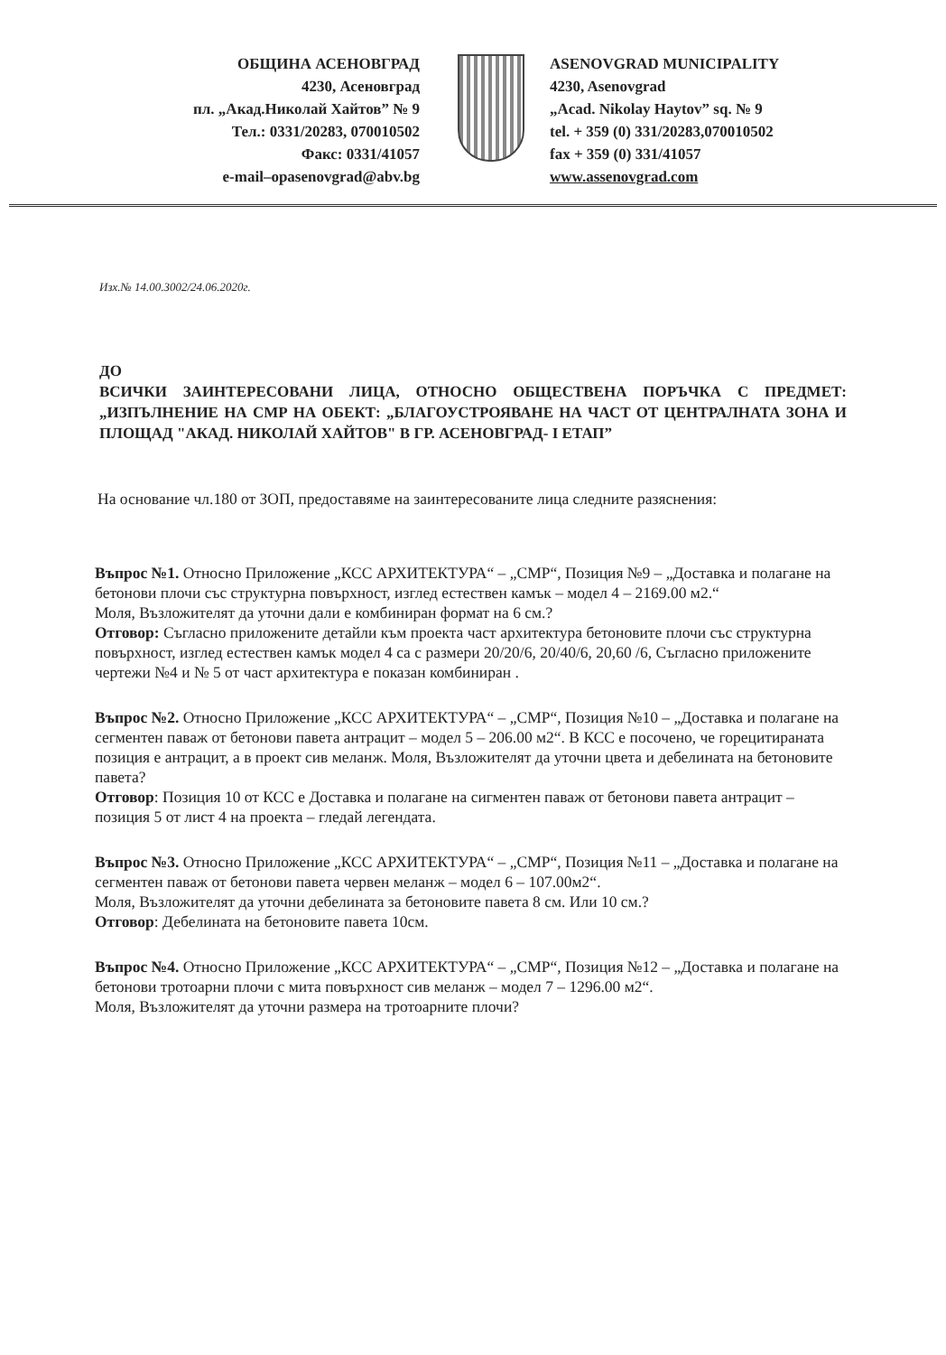ОБЩИНА АСЕНОВГРАД
4230, Асеновград
пл. „Акад.Николай Хайтов” № 9
Тел.: 0331/20283, 070010502
Факс: 0331/41057
e-mail–opasenovgrad@abv.bg
ASENOVGRAD MUNICIPALITY
4230, Asenovgrad
„Acad. Nikolay Haytov” sq. № 9
tel. + 359 (0) 331/20283,070010502
fax + 359 (0) 331/41057
www.assenovgrad.com
Изх.№ 14.00.3002/24.06.2020г.
ДО
ВСИЧКИ ЗАИНТЕРЕСОВАНИ ЛИЦА, ОТНОСНО ОБЩЕСТВЕНА ПОРЪЧКА С ПРЕДМЕТ: „ИЗПЪЛНЕНИЕ НА СМР НА ОБЕКТ: „БЛАГОУСТРОЯВАНЕ НА ЧАСТ ОТ ЦЕНТРАЛНАТА ЗОНА И ПЛОЩАД "АКАД. НИКОЛАЙ ХАЙТОВ" В ГР. АСЕНОВГРАД- I ЕТАП”
На основание чл.180 от ЗОП, предоставяме на заинтересованите лица следните разяснения:
Въпрос №1. Относно Приложение „КСС АРХИТЕКТУРА“ – „СМР“, Позиция №9 – „Доставка и полагане на бетонови плочи със структурна повърхност, изглед естествен камък – модел 4 – 2169.00 м2.“
Моля, Възложителят да уточни дали е комбиниран формат на 6 см.?
Отговор: Съгласно приложените детайли към проекта част архитектура бетоновите плочи със структурна повърхност, изглед естествен камък модел 4 са с размери 20/20/6, 20/40/6, 20,60 /6, Съгласно приложените чертежи №4 и № 5 от част архитектура е показан комбиниран .
Въпрос №2. Относно Приложение „КСС АРХИТЕКТУРА“ – „СМР“, Позиция №10 – „Доставка и полагане на сегментен паваж от бетонови павета антрацит – модел 5 – 206.00 м2“. В КСС е посочено, че горецитираната позиция е антрацит, а в проект сив меланж. Моля, Възложителят да уточни цвета и дебелината на бетоновите павета?
Отговор: Позиция 10 от КСС е Доставка и полагане на сигментен паваж от бетонови павета антрацит – позиция 5 от лист 4 на проекта – гледай легендата.
Въпрос №3. Относно Приложение „КСС АРХИТЕКТУРА“ – „СМР“, Позиция №11 – „Доставка и полагане на сегментен паваж от бетонови павета червен меланж – модел 6 – 107.00м2“.
Моля, Възложителят да уточни дебелината за бетоновите павета 8 см. Или 10 см.?
Отговор: Дебелината на бетоновите павета 10см.
Въпрос №4. Относно Приложение „КСС АРХИТЕКТУРА“ – „СМР“, Позиция №12 – „Доставка и полагане на бетонови тротоарни плочи с мита повърхност сив меланж – модел 7 – 1296.00 м2“.
Моля, Възложителят да уточни размера на тротоарните плочи?